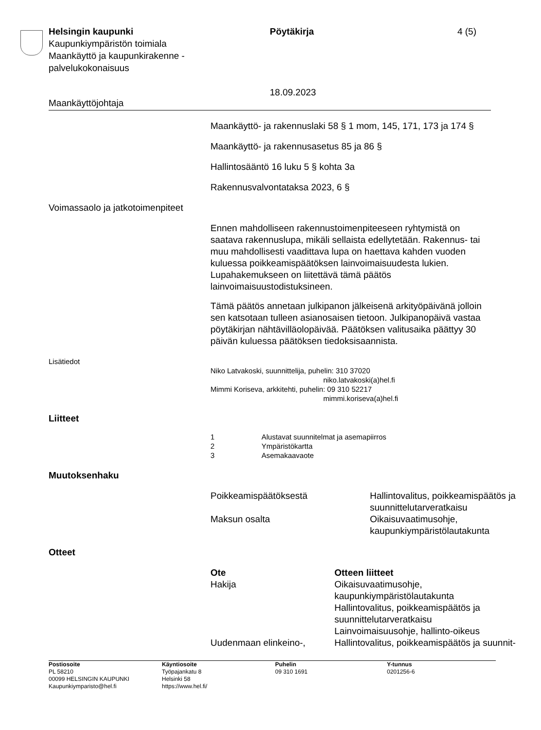| Helsingin kaupunki Kaupunkiympäristön toimiala Maankäyttö ja kaupunkirakenne - palvelukokonaisuus | Pöytäkirja 18.09.2023 | 4 (5) |
Maankäyttöjohtaja
Maankäyttö- ja rakennuslaki 58 § 1 mom, 145, 171, 173 ja 174 §
Maankäyttö- ja rakennusasetus 85 ja 86 §
Hallintosääntö 16 luku 5 § kohta 3a
Rakennusvalvontataksa 2023, 6 §
Voimassaolo ja jatkotoimenpiteet
Ennen mahdolliseen rakennustoimenpiteeseen ryhtymistä on saatava rakennuslupa, mikäli sellaista edellytetään. Rakennus- tai muu mahdollisesti vaadittava lupa on haettava kahden vuoden kuluessa poikkeamispäätöksen lainvoimaisuudesta lukien. Lupahakemukseen on liitettävä tämä päätös lainvoimaisuustodistuksineen.
Tämä päätös annetaan julkipanon jälkeisenä arkityöpäivänä jolloin sen katsotaan tulleen asianosaisen tietoon. Julkipanopäivä vastaa pöytäkirjan nähtävilläolopäivää. Päätöksen valitusaika päättyy 30 päivän kuluessa päätöksen tiedoksisaannista.
Lisätiedot
Niko Latvakoski, suunnittelija, puhelin: 310 37020
niko.latvakoski(a)hel.fi
Mimmi Koriseva, arkkitehti, puhelin: 09 310 52217
mimmi.koriseva(a)hel.fi
Liitteet
| 1 | Alustavat suunnitelmat ja asemapiirros |
| 2 | Ympäristökartta |
| 3 | Asemakaavaote |
Muutoksenhaku
| Poikkeamispäätöksestä | Hallintovalitus, poikkeamispäätös ja suunnittelutarveratkaisu |
| Maksun osalta | Oikaisuvaatimusohje, kaupunkiympäristölautakunta |
Otteet
| Ote | Otteen liitteet |
| --- | --- |
| Hakija | Oikaisuvaatimusohje, kaupunkiympäristölautakunta Hallintovalitus, poikkeamispäätös ja suunnittelutarveratkaisu Lainvoimaisuusohje, hallinto-oikeus |
| Uudenmaan elinkeino-, | Hallintovalitus, poikkeamispäätös ja suunnit- |
| Postiosoite PL 58210 00099 HELSINGIN KAUPUNKI Kaupunkiymparisto@hel.fi | Käyntiosoite Työpajankatu 8 Helsinki 58 https://www.hel.fi/ | Puhelin 09 310 1691 | Y-tunnus 0201256-6 |